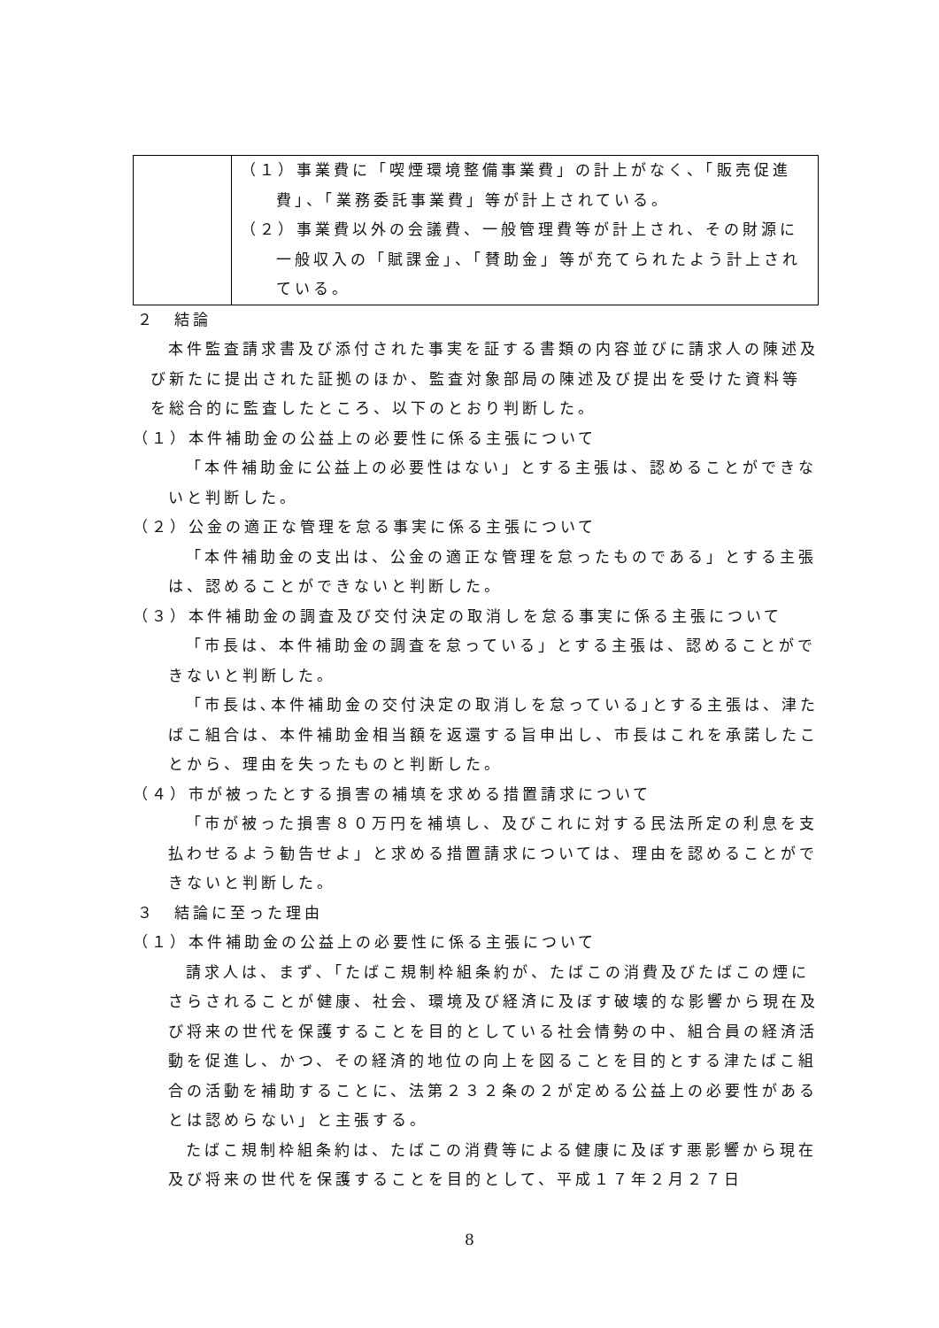| | （１）事業費に「喫煙環境整備事業費」の計上がなく、「販売促進費」、「業務委託事業費」等が計上されている。 （２）事業費以外の会議費、一般管理費等が計上され、その財源に一般収入の「賦課金」、「賛助金」等が充てられたよう計上されている。 |
２　結論
本件監査請求書及び添付された事実を証する書類の内容並びに請求人の陳述及び新たに提出された証拠のほか、監査対象部局の陳述及び提出を受けた資料等を総合的に監査したところ、以下のとおり判断した。
（１）本件補助金の公益上の必要性に係る主張について
「本件補助金に公益上の必要性はない」とする主張は、認めることができないと判断した。
（２）公金の適正な管理を怠る事実に係る主張について
「本件補助金の支出は、公金の適正な管理を怠ったものである」とする主張は、認めることができないと判断した。
（３）本件補助金の調査及び交付決定の取消しを怠る事実に係る主張について
「市長は、本件補助金の調査を怠っている」とする主張は、認めることができないと判断した。
「市長は､本件補助金の交付決定の取消しを怠っている｣とする主張は、津たばこ組合は、本件補助金相当額を返還する旨申出し、市長はこれを承諾したことから、理由を失ったものと判断した。
（４）市が被ったとする損害の補填を求める措置請求について
「市が被った損害８０万円を補填し、及びこれに対する民法所定の利息を支払わせるよう勧告せよ」と求める措置請求については、理由を認めることができないと判断した。
３　結論に至った理由
（１）本件補助金の公益上の必要性に係る主張について
請求人は、まず､「たばこ規制枠組条約が、たばこの消費及びたばこの煙にさらされることが健康、社会、環境及び経済に及ぼす破壊的な影響から現在及び将来の世代を保護することを目的としている社会情勢の中、組合員の経済活動を促進し、かつ、その経済的地位の向上を図ることを目的とする津たばこ組合の活動を補助することに、法第２３２条の２が定める公益上の必要性があるとは認めらない」と主張する。
たばこ規制枠組条約は、たばこの消費等による健康に及ぼす悪影響から現在及び将来の世代を保護することを目的として、平成１７年２月２７日
8